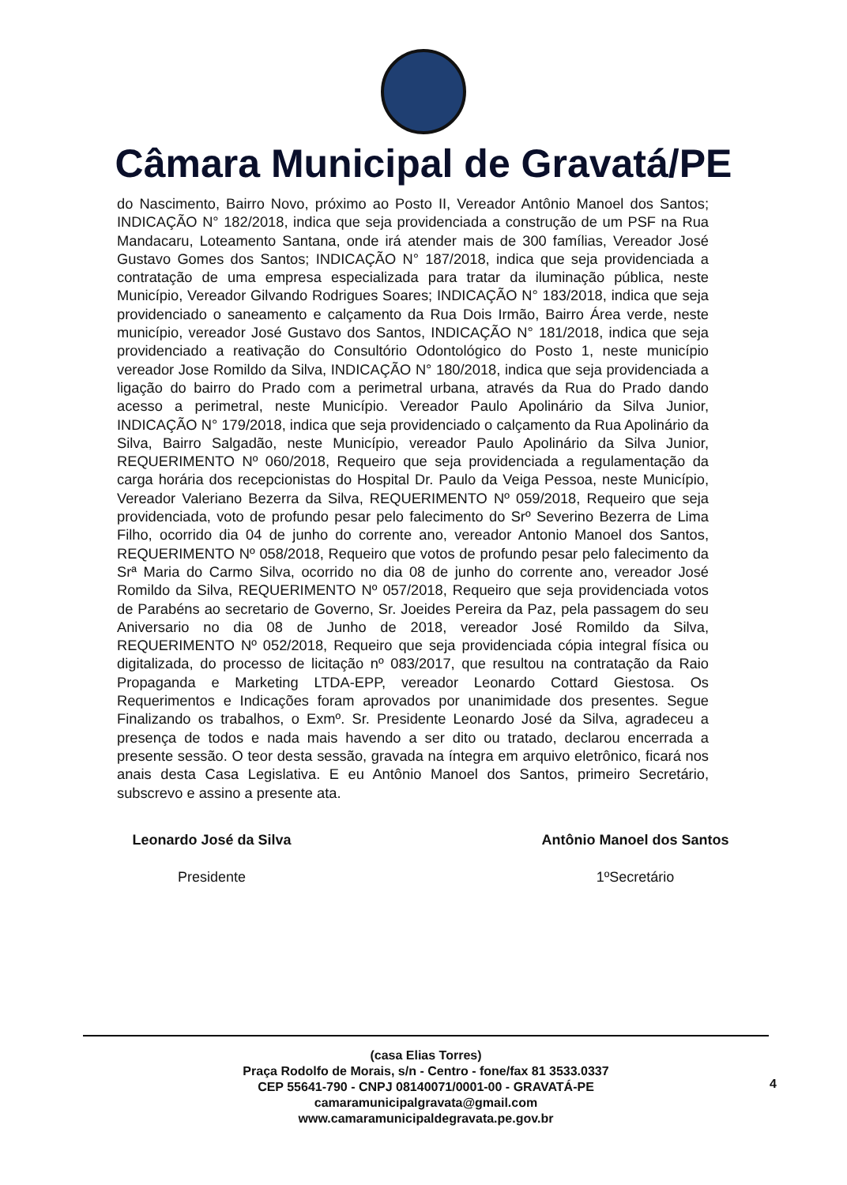Câmara Municipal de Gravatá/PE
do Nascimento, Bairro Novo, próximo ao Posto II, Vereador Antônio Manoel dos Santos; INDICAÇÃO N° 182/2018, indica que seja providenciada a construção de um PSF na Rua Mandacaru, Loteamento Santana, onde irá atender mais de 300 famílias, Vereador José Gustavo Gomes dos Santos; INDICAÇÃO N° 187/2018, indica que seja providenciada a contratação de uma empresa especializada para tratar da iluminação pública, neste Município, Vereador Gilvando Rodrigues Soares; INDICAÇÃO N° 183/2018, indica que seja providenciado o saneamento e calçamento da Rua Dois Irmão, Bairro Área verde, neste município, vereador José Gustavo dos Santos, INDICAÇÃO N° 181/2018, indica que seja providenciado a reativação do Consultório Odontológico do Posto 1, neste município vereador Jose Romildo da Silva, INDICAÇÃO N° 180/2018, indica que seja providenciada a ligação do bairro do Prado com a perimetral urbana, através da Rua do Prado dando acesso a perimetral, neste Município. Vereador Paulo Apolinário da Silva Junior, INDICAÇÃO N° 179/2018, indica que seja providenciado o calçamento da Rua Apolinário da Silva, Bairro Salgadão, neste Município, vereador Paulo Apolinário da Silva Junior, REQUERIMENTO Nº 060/2018, Requeiro que seja providenciada a regulamentação da carga horária dos recepcionistas do Hospital Dr. Paulo da Veiga Pessoa, neste Município, Vereador Valeriano Bezerra da Silva, REQUERIMENTO Nº 059/2018, Requeiro que seja providenciada, voto de profundo pesar pelo falecimento do Srº Severino Bezerra de Lima Filho, ocorrido dia 04 de junho do corrente ano, vereador Antonio Manoel dos Santos, REQUERIMENTO Nº 058/2018, Requeiro que votos de profundo pesar pelo falecimento da Srª Maria do Carmo Silva, ocorrido no dia 08 de junho do corrente ano, vereador José Romildo da Silva, REQUERIMENTO Nº 057/2018, Requeiro que seja providenciada votos de Parabéns ao secretario de Governo, Sr. Joeides Pereira da Paz, pela passagem do seu Aniversario no dia 08 de Junho de 2018, vereador José Romildo da Silva, REQUERIMENTO Nº 052/2018, Requeiro que seja providenciada cópia integral física ou digitalizada, do processo de licitação nº 083/2017, que resultou na contratação da Raio Propaganda e Marketing LTDA-EPP, vereador Leonardo Cottard Giestosa. Os Requerimentos e Indicações foram aprovados por unanimidade dos presentes. Segue Finalizando os trabalhos, o Exmº. Sr. Presidente Leonardo José da Silva, agradeceu a presença de todos e nada mais havendo a ser dito ou tratado, declarou encerrada a presente sessão. O teor desta sessão, gravada na íntegra em arquivo eletrônico, ficará nos anais desta Casa Legislativa. E eu Antônio Manoel dos Santos, primeiro Secretário, subscrevo e assino a presente ata.
Leonardo José da Silva
Presidente
Antônio Manoel dos Santos
1ºSecretário
(casa Elias Torres)
Praça Rodolfo de Morais, s/n - Centro - fone/fax 81 3533.0337
CEP 55641-790 - CNPJ 08140071/0001-00 - GRAVATÁ-PE
camaramunicipalgravata@gmail.com
www.camaramunicipaldegravata.pe.gov.br
4